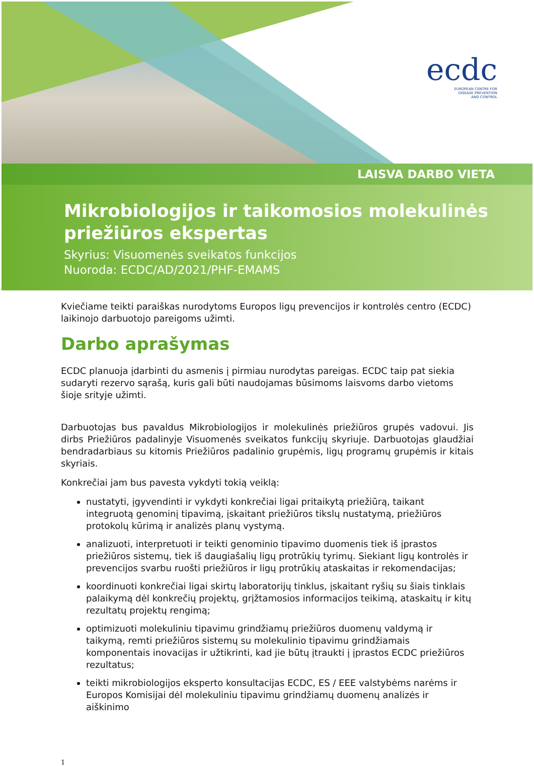ecdc
EUROPEAN CENTRE FOR
DISEASE PREVENTION
AND CONTROL
LAISVA DARBO VIETA
Mikrobiologijos ir taikomosios molekulinės priežiūros ekspertas
Skyrius: Visuomenės sveikatos funkcijos
Nuoroda: ECDC/AD/2021/PHF-EMAMS
Kviečiame teikti paraiškas nurodytoms Europos ligų prevencijos ir kontrolės centro (ECDC) laikinojo darbuotojo pareigoms užimti.
Darbo aprašymas
ECDC planuoja įdarbinti du asmenis į pirmiau nurodytas pareigas. ECDC taip pat siekia sudaryti rezervo sąrašą, kuris gali būti naudojamas būsimoms laisvoms darbo vietoms šioje srityje užimti.
Darbuotojas bus pavaldus Mikrobiologijos ir molekulinės priežiūros grupės vadovui. Jis dirbs Priežiūros padalinyje Visuomenės sveikatos funkcijų skyriuje. Darbuotojas glaudžiai bendradarbiaus su kitomis Priežiūros padalinio grupėmis, ligų programų grupėmis ir kitais skyriais.
Konkrečiai jam bus pavesta vykdyti tokią veiklą:
nustatyti, įgyvendinti ir vykdyti konkrečiai ligai pritaikytą priežiūrą, taikant integruotą genominį tipavimą, įskaitant priežiūros tikslų nustatymą, priežiūros protokolų kūrimą ir analizės planų vystymą.
analizuoti, interpretuoti ir teikti genominio tipavimo duomenis tiek iš įprastos priežiūros sistemų, tiek iš daugiašalių ligų protrūkių tyrimų. Siekiant ligų kontrolės ir prevencijos svarbu ruošti priežiūros ir ligų protrūkių ataskaitas ir rekomendacijas;
koordinuoti konkrečiai ligai skirtų laboratorijų tinklus, įskaitant ryšių su šiais tinklais palaikymą dėl konkrečių projektų, grįžtamosios informacijos teikimą, ataskaitų ir kitų rezultatų projektų rengimą;
optimizuoti molekuliniu tipavimu grindžiamų priežiūros duomenų valdymą ir taikymą, remti priežiūros sistemų su molekulinio tipavimu grindžiamais komponentais inovacijas ir užtikrinti, kad jie būtų įtraukti į įprastos ECDC priežiūros rezultatus;
teikti mikrobiologijos eksperto konsultacijas ECDC, ES / EEE valstybėms narėms ir Europos Komisijai dėl molekuliniu tipavimu grindžiamų duomenų analizės ir aiškinimo
1